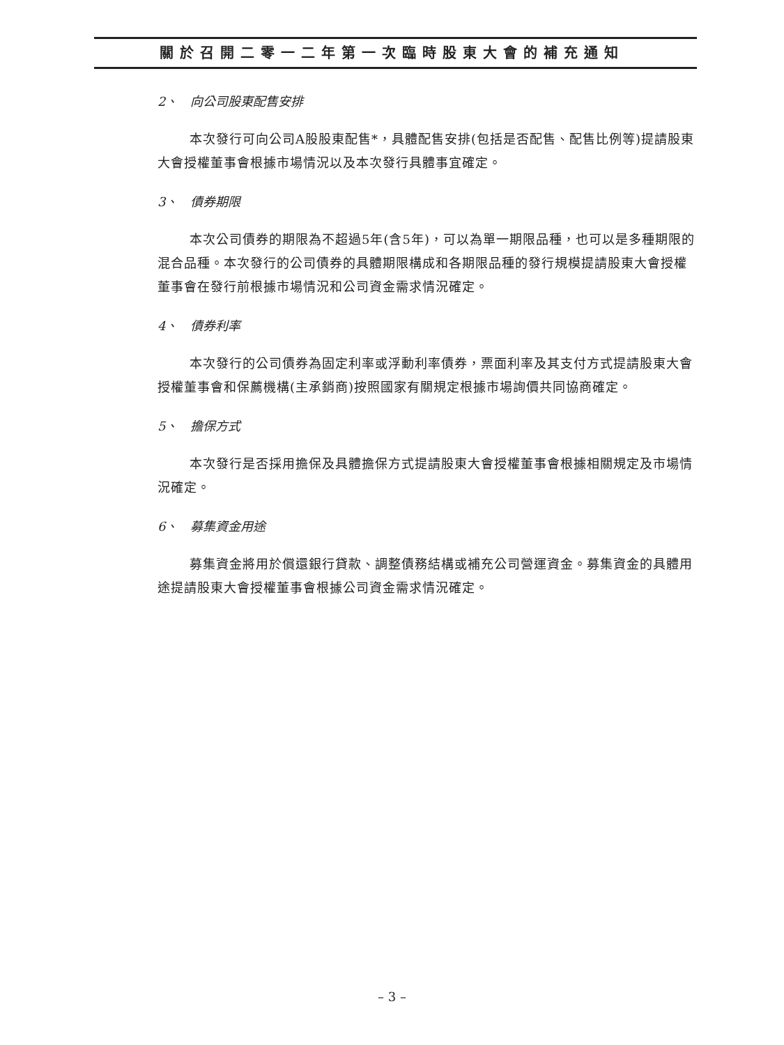關於召開二零一二年第一次臨時股東大會的補充通知
2、　向公司股東配售安排
本次發行可向公司A股股東配售*，具體配售安排(包括是否配售、配售比例等)提請股東大會授權董事會根據市場情況以及本次發行具體事宜確定。
3、　債券期限
本次公司債券的期限為不超過5年(含5年)，可以為單一期限品種，也可以是多種期限的混合品種。本次發行的公司債券的具體期限構成和各期限品種的發行規模提請股東大會授權董事會在發行前根據市場情況和公司資金需求情況確定。
4、　債券利率
本次發行的公司債券為固定利率或浮動利率債券，票面利率及其支付方式提請股東大會授權董事會和保薦機構(主承銷商)按照國家有關規定根據市場詢價共同協商確定。
5、　擔保方式
本次發行是否採用擔保及具體擔保方式提請股東大會授權董事會根據相關規定及市場情況確定。
6、　募集資金用途
募集資金將用於償還銀行貸款、調整債務結構或補充公司營運資金。募集資金的具體用途提請股東大會授權董事會根據公司資金需求情況確定。
– 3 –